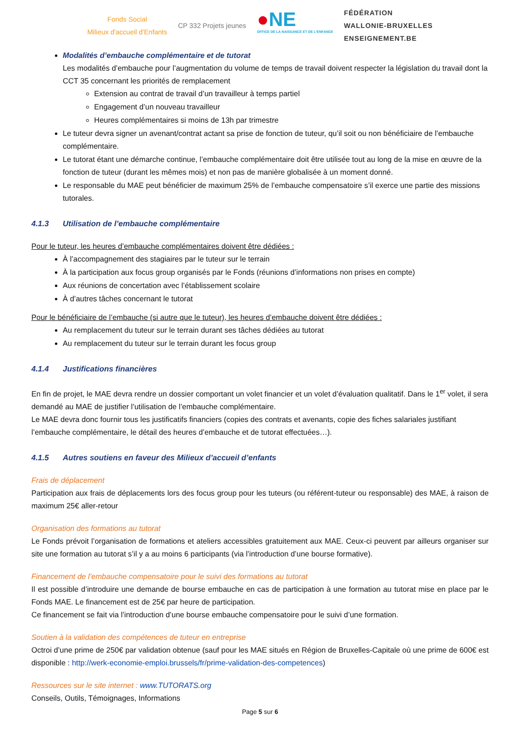Fonds Social
Milieux d'accueil d'Enfants
CP 332 Projets jeunes
●NE
OFFICE DE LA NAISSANCE ET DE L'ENFANCE
FÉDÉRATION
WALLONIE-BRUXELLES
ENSEIGNEMENT.BE
Modalités d’embauche complémentaire et de tutorat
Les modalités d’embauche pour l’augmentation du volume de temps de travail doivent respecter la législation du travail dont la CCT 35 concernant les priorités de remplacement
Extension au contrat de travail d’un travailleur à temps partiel
Engagement d’un nouveau travailleur
Heures complémentaires si moins de 13h par trimestre
Le tuteur devra signer un avenant/contrat actant sa prise de fonction de tuteur, qu’il soit ou non bénéficiaire de l’embauche complémentaire.
Le tutorat étant une démarche continue, l’embauche complémentaire doit être utilisée tout au long de la mise en œuvre de la fonction de tuteur (durant les mêmes mois) et non pas de manière globalisée à un moment donné.
Le responsable du MAE peut bénéficier de maximum 25% de l’embauche compensatoire s’il exerce une partie des missions tutorales.
4.1.3 Utilisation de l’embauche complémentaire
Pour le tuteur, les heures d’embauche complémentaires doivent être dédiées :
À l’accompagnement des stagiaires par le tuteur sur le terrain
À la participation aux focus group organisés par le Fonds (réunions d’informations non prises en compte)
Aux réunions de concertation avec l’établissement scolaire
À d’autres tâches concernant le tutorat
Pour le bénéficiaire de l’embauche (si autre que le tuteur), les heures d’embauche doivent être dédiées :
Au remplacement du tuteur sur le terrain durant ses tâches dédiées au tutorat
Au remplacement du tuteur sur le terrain durant les focus group
4.1.4 Justifications financières
En fin de projet, le MAE devra rendre un dossier comportant un volet financier et un volet d’évaluation qualitatif. Dans le 1<sup>er</sup> volet, il sera demandé au MAE de justifier l’utilisation de l’embauche complémentaire.
Le MAE devra donc fournir tous les justificatifs financiers (copies des contrats et avenants, copie des fiches salariales justifiant l’embauche complémentaire, le détail des heures d’embauche et de tutorat effectuées…).
4.1.5 Autres soutiens en faveur des Milieux d’accueil d’enfants
Frais de déplacement
Participation aux frais de déplacements lors des focus group pour les tuteurs (ou référent-tuteur ou responsable) des MAE, à raison de maximum 25€ aller-retour
Organisation des formations au tutorat
Le Fonds prévoit l’organisation de formations et ateliers accessibles gratuitement aux MAE. Ceux-ci peuvent par ailleurs organiser sur site une formation au tutorat s’il y a au moins 6 participants (via l’introduction d’une bourse formative).
Financement de l’embauche compensatoire pour le suivi des formations au tutorat
Il est possible d’introduire une demande de bourse embauche en cas de participation à une formation au tutorat mise en place par le Fonds MAE. Le financement est de 25€ par heure de participation.
Ce financement se fait via l’introduction d’une bourse embauche compensatoire pour le suivi d’une formation.
Soutien à la validation des compétences de tuteur en entreprise
Octroi d’une prime de 250€ par validation obtenue (sauf pour les MAE situés en Région de Bruxelles-Capitale où une prime de 600€ est disponible : http://werk-economie-emploi.brussels/fr/prime-validation-des-competences)
Ressources sur le site internet : www.TUTORATS.org
Conseils, Outils, Témoignages, Informations
Page 5 sur 6